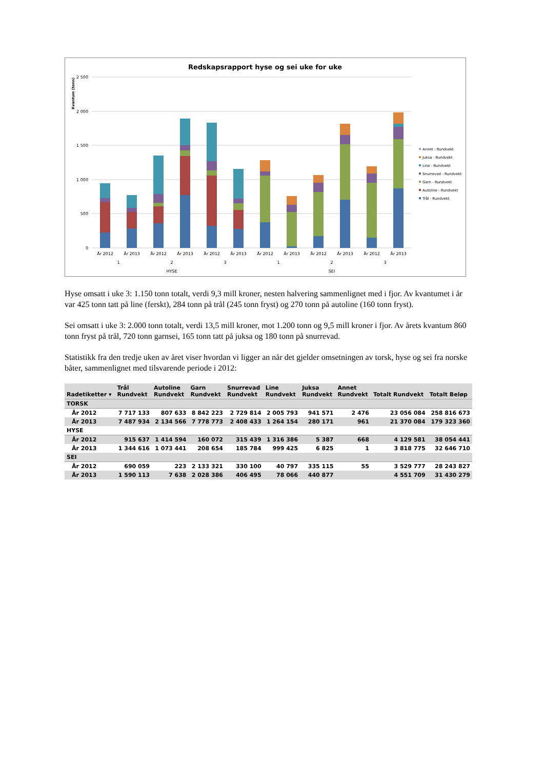Redskapsrapport hyse og sei uke for uke
Kvantum (tonn)
2 500
2 000
1 500
1 000
500
0
År 2012
År 2013
År 2012
År 2013
År 2012
År 2013
År 2012
År 2013
År 2012
År 2013
År 2012
År 2013
1
2
3
1
2
3
HYSE
SEI
Annet - Rundvekt
Juksa - Rundvekt
Line - Rundvekt
Snurrevad - Rundvekt
Garn - Rundvekt
Autoline - Rundvekt
Trål - Rundvekt
Hyse omsatt i uke 3: 1.150 tonn totalt, verdi 9,3 mill kroner, nesten halvering sammenlignet med i fjor. Av kvantumet i år var 425 tonn tatt på line (ferskt), 284 tonn på trål (245 tonn fryst) og 270 tonn på autoline (160 tonn fryst).
Sei omsatt i uke 3: 2.000 tonn totalt, verdi 13,5 mill kroner, mot 1.200 tonn og 9,5 mill kroner i fjor. Av årets kvantum 860 tonn fryst på trål, 720 tonn garnsei, 165 tonn tatt på juksa og 180 tonn på snurrevad.
Statistikk fra den tredje uken av året viser hvordan vi ligger an når det gjelder omsetningen av torsk, hyse og sei fra norske båter, sammenlignet med tilsvarende periode i 2012:
| Radetiketter ▾ | Trål Rundvekt | Autoline Rundvekt | Garn Rundvekt | Snurrevad Rundvekt | Line Rundvekt | Juksa Rundvekt | Annet Rundvekt | Totalt Rundvekt | Totalt Beløp |
| --- | --- | --- | --- | --- | --- | --- | --- | --- | --- |
| TORSK | | | | | | | | | |
| År 2012 | 7 717 133 | 807 633 | 8 842 223 | 2 729 814 | 2 005 793 | 941 571 | 2 476 | 23 056 084 | 258 816 673 |
| År 2013 | 7 487 934 | 2 134 566 | 7 778 773 | 2 408 433 | 1 264 154 | 280 171 | 961 | 21 370 084 | 179 323 360 |
| HYSE | | | | | | | | | |
| År 2012 | 915 637 | 1 414 594 | 160 072 | 315 439 | 1 316 386 | 5 387 | 668 | 4 129 581 | 38 054 441 |
| År 2013 | 1 344 616 | 1 073 441 | 208 654 | 185 784 | 999 425 | 6 825 | 1 | 3 818 775 | 32 646 710 |
| SEI | | | | | | | | | |
| År 2012 | 690 059 | 223 | 2 133 321 | 330 100 | 40 797 | 335 115 | 55 | 3 529 777 | 28 243 827 |
| År 2013 | 1 590 113 | 7 638 | 2 028 386 | 406 495 | 78 066 | 440 877 | | 4 551 709 | 31 430 279 |